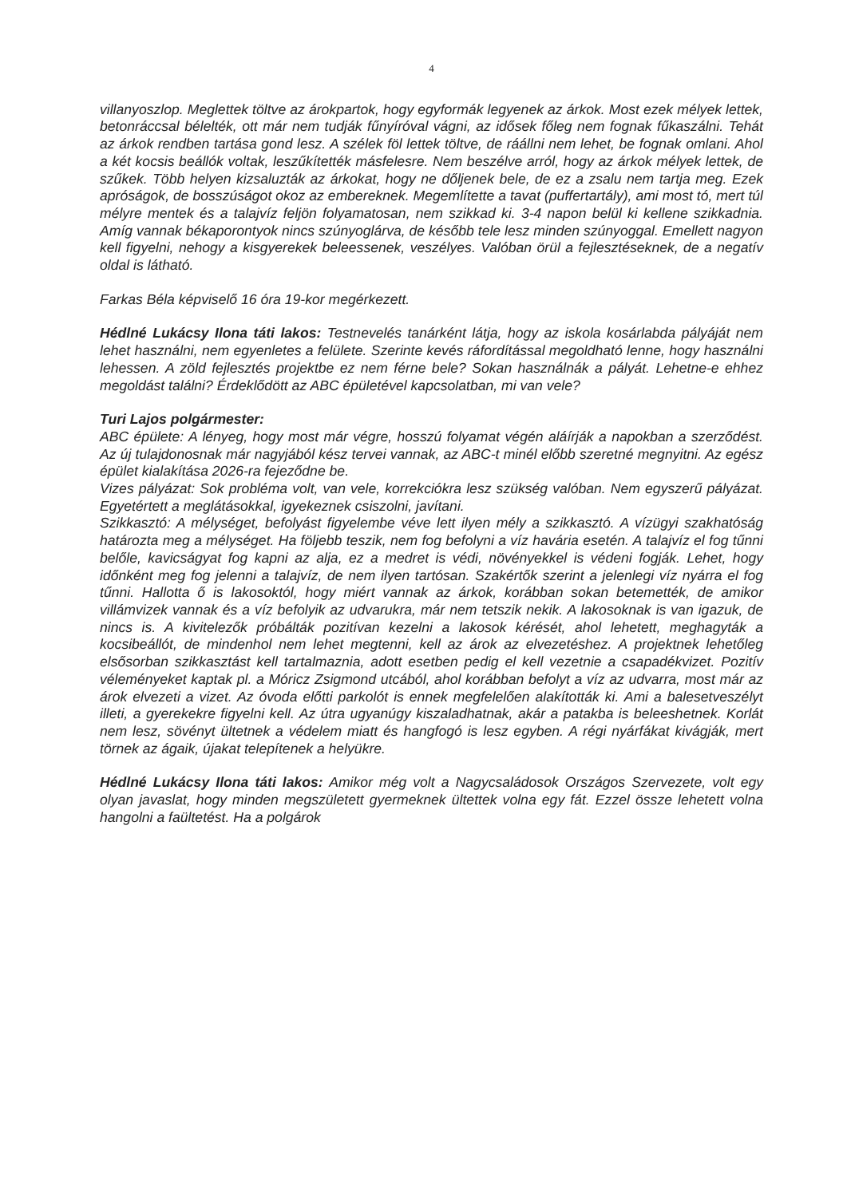4
villanyoszlop. Meglettek töltve az árokpartok, hogy egyformák legyenek az árkok. Most ezek mélyek lettek, betonráccsal bélelték, ott már nem tudják fűnyíróval vágni, az idősek főleg nem fognak fűkaszálni. Tehát az árkok rendben tartása gond lesz. A szélek föl lettek töltve, de ráállni nem lehet, be fognak omlani. Ahol a két kocsis beállók voltak, leszűkítették másfelesre. Nem beszélve arról, hogy az árkok mélyek lettek, de szűkek. Több helyen kizsaluzták az árkokat, hogy ne dőljenek bele, de ez a zsalu nem tartja meg. Ezek apróságok, de bosszúságot okoz az embereknek. Megemlítette a tavat (puffertartály), ami most tó, mert túl mélyre mentek és a talajvíz feljön folyamatosan, nem szikkad ki. 3-4 napon belül ki kellene szikkadnia. Amíg vannak békaporontyok nincs szúnyoglárva, de később tele lesz minden szúnyoggal. Emellett nagyon kell figyelni, nehogy a kisgyerekek beleessenek, veszélyes. Valóban örül a fejlesztéseknek, de a negatív oldal is látható.
Farkas Béla képviselő 16 óra 19-kor megérkezett.
Hédlné Lukácsy Ilona táti lakos: Testnevelés tanárként látja, hogy az iskola kosárlabda pályáját nem lehet használni, nem egyenletes a felülete. Szerinte kevés ráfordítással megoldható lenne, hogy használni lehessen. A zöld fejlesztés projektbe ez nem férne bele? Sokan használnák a pályát. Lehetne-e ehhez megoldást találni? Érdeklődött az ABC épületével kapcsolatban, mi van vele?
Turi Lajos polgármester:
ABC épülete: A lényeg, hogy most már végre, hosszú folyamat végén aláírják a napokban a szerződést. Az új tulajdonosnak már nagyjából kész tervei vannak, az ABC-t minél előbb szeretné megnyitni. Az egész épület kialakítása 2026-ra fejeződne be.
Vizes pályázat: Sok probléma volt, van vele, korrekciókra lesz szükség valóban. Nem egyszerű pályázat. Egyetértett a meglátásokkal, igyekeznek csiszolni, javítani.
Szikkasztó: A mélységet, befolyást figyelembe véve lett ilyen mély a szikkasztó. A vízügyi szakhatóság határozta meg a mélységet. Ha följebb teszik, nem fog befolyni a víz havária esetén. A talajvíz el fog tűnni belőle, kavicságyat fog kapni az alja, ez a medret is védi, növényekkel is védeni fogják. Lehet, hogy időnként meg fog jelenni a talajvíz, de nem ilyen tartósan. Szakértők szerint a jelenlegi víz nyárra el fog tűnni. Hallotta ő is lakosoktól, hogy miért vannak az árkok, korábban sokan betemették, de amikor villámvizek vannak és a víz befolyik az udvarukra, már nem tetszik nekik. A lakosoknak is van igazuk, de nincs is. A kivitelezők próbálták pozitívan kezelni a lakosok kérését, ahol lehetett, meghagyták a kocsibeállót, de mindenhol nem lehet megtenni, kell az árok az elvezetéshez. A projektnek lehetőleg elsősorban szikkasztást kell tartalmaznia, adott esetben pedig el kell vezetnie a csapadékvizet. Pozitív véleményeket kaptak pl. a Móricz Zsigmond utcából, ahol korábban befolyt a víz az udvarra, most már az árok elvezeti a vizet. Az óvoda előtti parkolót is ennek megfelelően alakították ki. Ami a balesetveszélyt illeti, a gyerekekre figyelni kell. Az útra ugyanúgy kiszaladhatnak, akár a patakba is beleeshetnek. Korlát nem lesz, sövényt ültetnek a védelem miatt és hangfogó is lesz egyben. A régi nyárfákat kivágják, mert törnek az ágaik, újakat telepítenek a helyükre.
Hédlné Lukácsy Ilona táti lakos: Amikor még volt a Nagycsaládosok Országos Szervezete, volt egy olyan javaslat, hogy minden megszületett gyermeknek ültettek volna egy fát. Ezzel össze lehetett volna hangolni a faültetést. Ha a polgárok